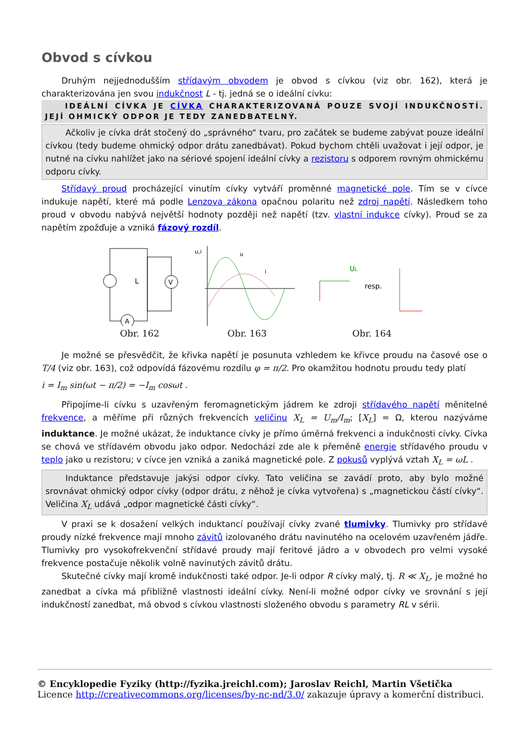Obvod s cívkou
Druhým nejjednodušším střídavým obvodem je obvod s cívkou (viz obr. 162), která je charakterizována jen svou indukčnost L - tj. jedná se o ideální cívku:
IDEÁLNÍ CÍVKA JE CÍVKA CHARAKTERIZOVANÁ POUZE SVOJÍ INDUKČNOSTÍ. JEJÍ OHMICKÝ ODPOR JE TEDY ZANEDBATELNÝ.
Ačkoliv je cívka drát stočený do „správného“ tvaru, pro začátek se budeme zabývat pouze ideální cívkou (tedy budeme ohmický odpor drátu zanedbávat). Pokud bychom chtěli uvažovat i její odpor, je nutné na cívku nahlížet jako na sériové spojení ideální cívky a rezistoru s odporem rovným ohmickému odporu cívky.
Střídavý proud procházející vinutím cívky vytváří proměnné magnetické pole. Tím se v cívce indukuje napětí, které má podle Lenzova zákona opačnou polaritu než zdroj napětí. Následkem toho proud v obvodu nabývá největší hodnoty později než napětí (tzv. vlastní indukce cívky). Proud se za napětím zpožďuje a vzniká fázový rozdíl.
V
A
L
Obr. 162
u,i
u
i
Obr. 163
UL
resp.
Obr. 164
Je možné se přesvědčit, že křivka napětí je posunuta vzhledem ke křivce proudu na časové ose o T/4 (viz obr. 163), což odpovídá fázovému rozdílu φ = π/2. Pro okamžitou hodnotu proudu tedy platí
i = I<sub>m</sub> sin(ωt − π/2) = −I<sub>m</sub> cosωt .
Připojíme-li cívku s uzavřeným feromagnetickým jádrem ke zdroji střídavého napětí měnitelné frekvence, a měříme při různých frekvencích veličinu X<sub>L</sub> = U<sub>m</sub>/I<sub>m</sub>; [X<sub>L</sub>] = Ω, kterou nazýváme induktance. Je možné ukázat, že induktance cívky je přímo úměrná frekvenci a indukčnosti cívky. Cívka se chová ve střídavém obvodu jako odpor. Nedochází zde ale k přeměně energie střídavého proudu v teplo jako u rezistoru; v cívce jen vzniká a zaniká magnetické pole. Z pokusů vyplývá vztah X<sub>L</sub> = ωL .
Induktance představuje jakýsi odpor cívky. Tato veličina se zavádí proto, aby bylo možné srovnávat ohmický odpor cívky (odpor drátu, z něhož je cívka vytvořena) s „magnetickou částí cívky“. Veličina X<sub>L</sub> udává „odpor magnetické části cívky“.
V praxi se k dosažení velkých induktancí používají cívky zvané tlumivky. Tlumivky pro střídavé proudy nízké frekvence mají mnoho závitů izolovaného drátu navinutého na ocelovém uzavřeném jádře. Tlumivky pro vysokofrekvenční střídavé proudy mají feritové jádro a v obvodech pro velmi vysoké frekvence postačuje několik volně navinutých závitů drátu.
Skutečné cívky mají kromě indukčnosti také odpor. Je-li odpor R cívky malý, tj. R ≪ X<sub>L</sub>, je možné ho zanedbat a cívka má přibližně vlastnosti ideální cívky. Není-li možné odpor cívky ve srovnání s její indukčností zanedbat, má obvod s cívkou vlastnosti složeného obvodu s parametry RL v sérii.
© Encyklopedie Fyziky (http://fyzika.jreichl.com); Jaroslav Reichl, Martin Všetička
Licence http://creativecommons.org/licenses/by-nc-nd/3.0/ zakazuje úpravy a komerční distribuci.